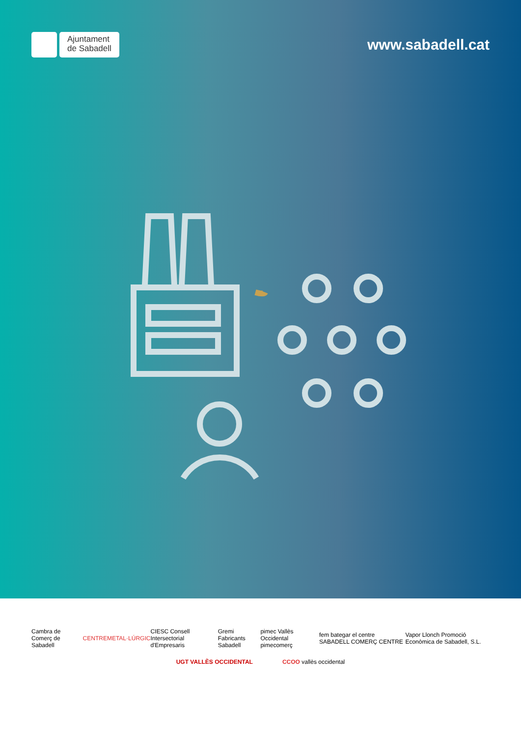Ajuntament
de Sabadell
www.sabadell.cat
Cambra de Comerç de Sabadell CENTREMETAL·LÚRGIC CIESC Consell Intersectorial d'Empresaris Gremi Fabricants Sabadell pimec Vallès Occidental pimecomerç fem bategar el centre SABADELL COMERÇ CENTRE Vapor Llonch Promoció Econòmica de Sabadell, S.L.
UGT VALLÈS OCCIDENTAL CCOO vallès occidental